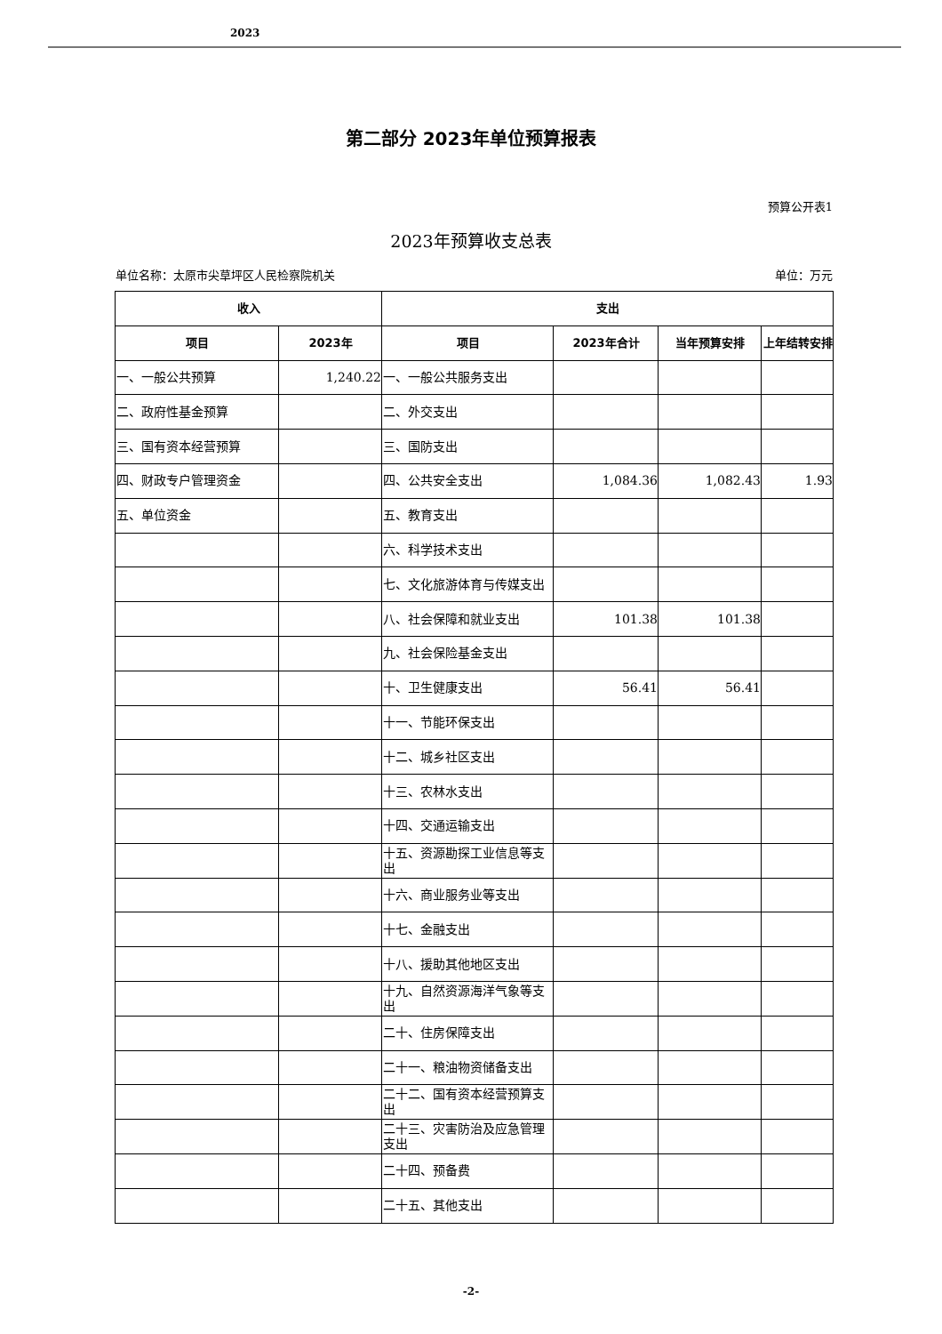2023
第二部分 2023年单位预算报表
预算公开表1
2023年预算收支总表
单位名称：太原市尖草坪区人民检察院机关 单位：万元
| 收入 | | 支出 | | | |
| --- | --- | --- | --- | --- | --- |
| 项目 | 2023年 | 项目 | 2023年合计 | 当年预算安排 | 上年结转安排 |
| 一、一般公共预算 | 1,240.22 | 一、一般公共服务支出 | | | |
| 二、政府性基金预算 | | 二、外交支出 | | | |
| 三、国有资本经营预算 | | 三、国防支出 | | | |
| 四、财政专户管理资金 | | 四、公共安全支出 | 1,084.36 | 1,082.43 | 1.93 |
| 五、单位资金 | | 五、教育支出 | | | |
| | | 六、科学技术支出 | | | |
| | | 七、文化旅游体育与传媒支出 | | | |
| | | 八、社会保障和就业支出 | 101.38 | 101.38 | |
| | | 九、社会保险基金支出 | | | |
| | | 十、卫生健康支出 | 56.41 | 56.41 | |
| | | 十一、节能环保支出 | | | |
| | | 十二、城乡社区支出 | | | |
| | | 十三、农林水支出 | | | |
| | | 十四、交通运输支出 | | | |
| | | 十五、资源勘探工业信息等支出 | | | |
| | | 十六、商业服务业等支出 | | | |
| | | 十七、金融支出 | | | |
| | | 十八、援助其他地区支出 | | | |
| | | 十九、自然资源海洋气象等支出 | | | |
| | | 二十、住房保障支出 | | | |
| | | 二十一、粮油物资储备支出 | | | |
| | | 二十二、国有资本经营预算支出 | | | |
| | | 二十三、灾害防治及应急管理支出 | | | |
| | | 二十四、预备费 | | | |
| | | 二十五、其他支出 | | | |
-2-